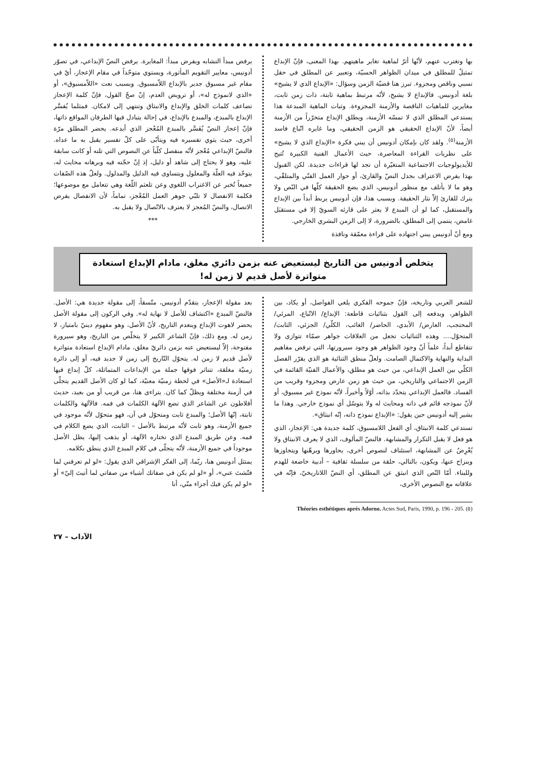بها وتغترب عنهم، لأنّها أثرٌ لماهية تغاير ماهيتهم. بهذا المعنى، فإنّ الإبداع تمثيلٌ للمطلق في ميدان الظواهر الحسيّة، وتعبير عن المطلق في حقل نسبي وناقص ومجزوء. تبرز هنا قضيّة الزمن وسؤال: «الإبداع الذي لا يشيخ» بلغة أدونيس. فالإبداع لا يشيخ، لأنّه مرتبط بماهية ثابتة، ذات زمن ثابت، مغايرين للماهيات الناقصة والأزمنة المجزوءة. وثبات الماهية المبدعة هذا يستدعي المطلق الذي لا تمسّه الأزمنة، ويطلق الإبداع متحرّراً من الأزمنة أيضاً، لأنّ الإبداع الحقيقي هو الزمن الحقيقي، وما غايره اتّباع فاسد الأزمنة<sup>(٥)</sup>. ولقد كان بإمكان أدونيس أن يبني فكرة «الإبداع الذي لا يشيخ» على نظريات القراءة المعاصرة، حيث الأعمال الفنية الكبيرة تُتيح للأيديولوجيات الاجتماعية المتغيّرة أن تجد لها قراءات جديدة. لكن القبول بهذا يفرض الاعتراف بجدل النصّ والقارئ، أو حوار العمل الفنّي والمتلقّي، وهو ما لا يأتلف مع منظور أدونيس، الذي يضع الحقيقة كلّها في النّص ولا يترك للقارئ إلاّ نثار الحقيقة. وبسبب هذا، فإن أدونيس يربط أبداً بين الإبداع والمستقبل، كما لو أن المبدع لا يعثر على قارئه السويّ إلا في مستقبَل غامض، ينتمي إلى المطلق، بالضرورة، لا إلى الزمن البشري الخارجي.
ومع أنّ أدونيس يبني اجتهاده على قراءة معمّقة ونافذة
يرفض مبدأ التشابه ويفرض مبدأ: المغايرة. يرفض النصّ الإبداعي، في تصوّر أدونيس، معايير التقويم المأثورة، ويستوي متوحّداً في مقام الإعجاز، أيْ في مقام غير مسبوق جدير بالإبداع اللاّمسبوق. وبسبب نعت «اللاّمسبوق»، أو «الذي لانموذج له»، أو ترويض العدم، إنّ صحّ القول، فإنّ كلمة الإعجاز تضاعف كلمات الخلق والإبداع والانبثاق وتنتهي إلى لامكان. فمثلما يُفسَّر الإبداع بالمبدع، والمبدع بالإبداع، في إحالة يتبادل فيها الطرفان المواقع ذاتها، فإنّ إعجاز النصّ يُفَسَّر بالمبدع المُعْجز الذي أبدعه. يحضر المطلق مرّة أخرى، حيث يثوي تفسيره فيه ويتأبّى على كلّ تفسير يقبل به ما عداه. فالنصّ الإبداعي مُعْجز لأنّه منفصل كلّياً عن النصوص التي تلته أو كانت سابقة عليه، وهو لا يحتاج إلى شاهد أو دليل، إذ إنّ حجّته فيه وبرهانه محايث له، يتوحّد فيه العلّة والمعلول ويتساوى فيه الدليل والمدلول. ولعلّ هذه الصّفات جميعاً تُخبر عن الاغتراب اللغوي وعن تلعثم اللّغة وهي تتعامل مع موضوعها؛ فكلمة الانفصال لا تلبّي جوهر العمل المُعْجز، تماماً، لأن الانفصال يفرض الاتصال، والنصّ المُعجز لا يعترف بالاتّصال ولا يقبل به.
***
يتخلص أدونيس من التاريخ ليستعيض عنه بزمن دائري مغلق، مادام الإبداع استعادة متواترة لأصل قديم لا زمن له!
للشعر العربي وتاريخه، فإنّ جموحه الفكري يلغي الفواصل، أو يكاد، بين الظواهر، ويدفعه إلى القول بثنائيات قاطعة: الإبداع/ الاتّباع، المرئي/ المحتجب، العارض/ الأبدي، الحاضر/ الغائب، الكلّي/ الجزئي، الثابت/ المتحوّل.... وهذه الثنائيات تجعل من العلاقات جواهر صمّاء تتوازى ولا تتقاطع أبداً، علماً أنّ وجود الظواهر هو وجود سيرورتها، التي ترفض مفاهيم البداية والنهاية والاكتمال الصامت. ولعلّ منطق الثنائية هو الذي يقرّر الفصل الكلّي بين العمل الإبداعي، من حيث هو مطلق، والأعمال الفنيّة القائمة في الزمن الاجتماعي والتاريخي، من حيث هو زمن عارض ومجزوء وقريب من الفساد. فالعمل الإبداعي يتحدّد بذاته، أوّلاً وأخيراً، لأنّه نموذج غير مسبوق، أو لأنّ نموذجه قائم في ذاته ومحايث له ولا يتوسّل أي نموذج خارجي. وهذا ما يشير إليه أدونيس حين يقول: «الإبداع نموذج ذاته، إنّه انبثاق».
تستدعي كلمة الانبثاق، أي الفعل اللامسبوق، كلمة جديدة هي: الإعجاز، الذي هو فعل لا يقبل التكرار والمشابهة. فالنصّ المألوف، الذي لا يعرف الانبثاق ولا يُعْرِضُ عن المشابهة، استئناف لنصوص أخرى، يحاورها ويرهّنها ويتجاوزها وينزاح عنها، ويكون، بالتالي، حلقة من سلسلة ثقافية – أدبية خاضعة للهدم وللبناء. أمّا النّص الذي انبثق عن المطلق، أي النصّ اللاتاريخيّ، فإنّه في علاقاته مع النصوص الأخرى،
بعد مقولة الإعجاز، يتقدّم أدونيس، متّسقاً، إلى مقولة جديدة هي: الأصل. فالنصّ المبدع «اكتشاف للأصل لا نهاية له». وفي الركون إلى مقولة الأصل يحضر لاهوت الإبداع وينعدم التاريخ، لأنّ الأصل، وهو مفهوم دينيّ بامتياز، لا زمن له. ومع ذلك، فإنّ الشاعر الكبير لا يتخلّص من التاريخ، وهو سيرورة مفتوحة، إلاّ ليستعيض عنه بزمن دائريّ مغلق، مادام الإبداع استعادة متواترة لأصل قديم لا زمن له. يتحوّل التّاريخ إلى زمن لا جديد فيه، أو إلى دائرة زمنيّة مغلقة، تتناثر فوقها جملة من الإبداعات المتماثلة، كلّ إبداع فيها استعادة لـ«الأصل» في لحظة زمنيّة معنيّة، كما لو كان الأصل القديم يتجلّى في أزمنة مختلفة ويظلّ كما كان. يتراءى هنا، من قريب أو من بعيد، حديث أفلاطون عن الشاعر الذي تضع الآلهة الكلمات في فمه. فالآلهة والكلمات ثابتة، إنّها الأصل؛ والمبدع ثابت ومتحوّل في آن، فهو متحوّل لأنّه موجود في جميع الأزمنة، وهو ثابت لأنّه مرتبط بالأصل – الثابت، الذي يضع الكلام في فمه. وعن طريق المبدع الذي تختاره الآلهة، أو يذهب إليها، يظل الأصل موجوداً في جميع الأزمنة، لأنّه يتجلّى في كلام المبدع الذي ينطق بكلامه.
يمتثل أدونيس هنا، ربّما، إلى الفكر الإشراقي الذي يقول: «لو لم تعرفني لما فتّشتَ عني»، أو «لو لم يكن في صفاتك أشياء من صفاتي لما أتيتَ إليّ» أو «لو لم يكن فيك أجزاء منّي، أنا
Théories esthétiques aprés Adorno. Actes Sud, Paris, 1990, p. 196 - 205. (٥)
الآداب – ٢٧